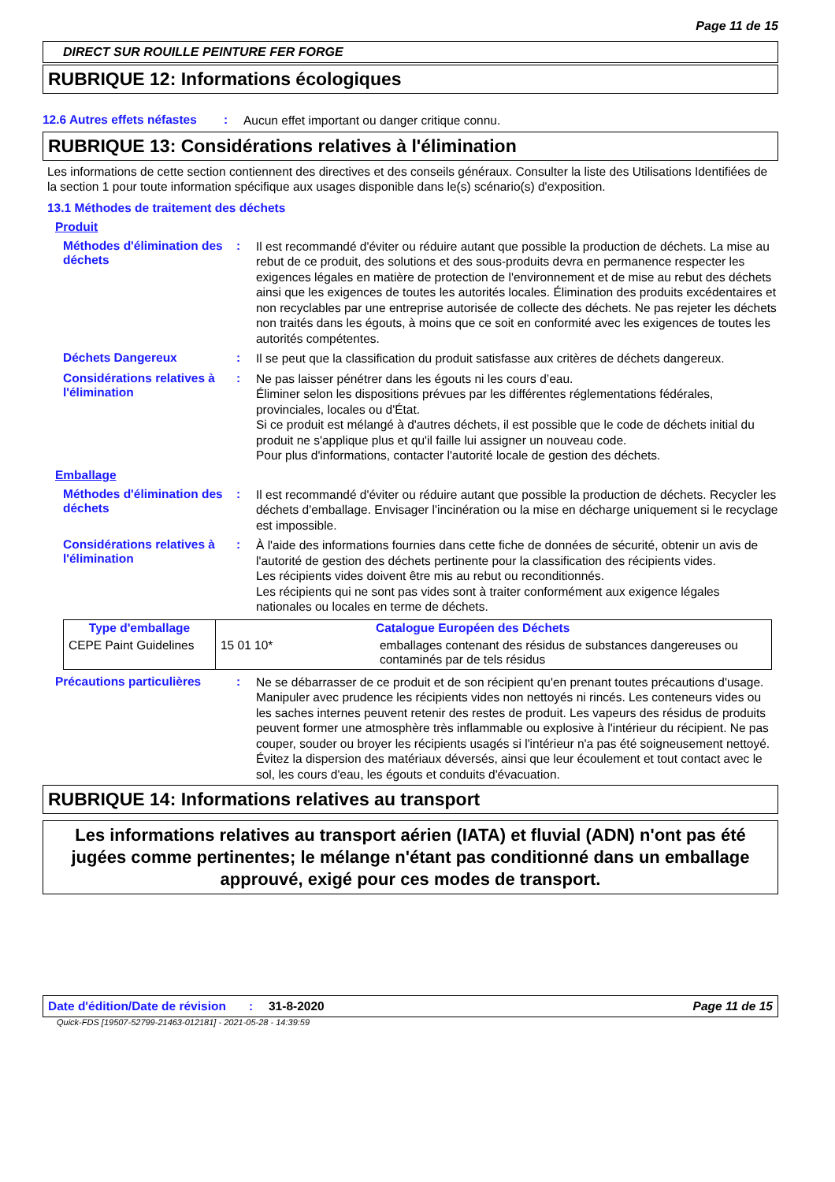Page 11 de 15
DIRECT SUR ROUILLE PEINTURE FER FORGE
RUBRIQUE 12: Informations écologiques
12.6 Autres effets néfastes
:
Aucun effet important ou danger critique connu.
RUBRIQUE 13: Considérations relatives à l'élimination
Les informations de cette section contiennent des directives et des conseils généraux. Consulter la liste des Utilisations Identifiées de la section 1 pour toute information spécifique aux usages disponible dans le(s) scénario(s) d'exposition.
13.1 Méthodes de traitement des déchets
Produit
Méthodes d'élimination des déchets
:
Il est recommandé d'éviter ou réduire autant que possible la production de déchets. La mise au rebut de ce produit, des solutions et des sous-produits devra en permanence respecter les exigences légales en matière de protection de l'environnement et de mise au rebut des déchets ainsi que les exigences de toutes les autorités locales. Élimination des produits excédentaires et non recyclables par une entreprise autorisée de collecte des déchets. Ne pas rejeter les déchets non traités dans les égouts, à moins que ce soit en conformité avec les exigences de toutes les autorités compétentes.
Déchets Dangereux :
Il se peut que la classification du produit satisfasse aux critères de déchets dangereux.
Considérations relatives à l'élimination
:
Ne pas laisser pénétrer dans les égouts ni les cours d’eau.
Éliminer selon les dispositions prévues par les différentes réglementations fédérales, provinciales, locales ou d'État.
Si ce produit est mélangé à d'autres déchets, il est possible que le code de déchets initial du produit ne s'applique plus et qu'il faille lui assigner un nouveau code.
Pour plus d'informations, contacter l'autorité locale de gestion des déchets.
Emballage
Méthodes d'élimination des déchets
:
Il est recommandé d'éviter ou réduire autant que possible la production de déchets. Recycler les déchets d'emballage. Envisager l'incinération ou la mise en décharge uniquement si le recyclage est impossible.
Considérations relatives à l'élimination
:
À l'aide des informations fournies dans cette fiche de données de sécurité, obtenir un avis de l'autorité de gestion des déchets pertinente pour la classification des récipients vides.
Les récipients vides doivent être mis au rebut ou reconditionnés.
Les récipients qui ne sont pas vides sont à traiter conformément aux exigence légales nationales ou locales en terme de déchets.
| Type d'emballage | | Catalogue Européen des Déchets |
| --- | --- | --- |
| CEPE Paint Guidelines | 15 01 10* | emballages contenant des résidus de substances dangereuses ou contaminés par de tels résidus |
Précautions particulières
:
Ne se débarrasser de ce produit et de son récipient qu'en prenant toutes précautions d'usage. Manipuler avec prudence les récipients vides non nettoyés ni rincés. Les conteneurs vides ou les saches internes peuvent retenir des restes de produit. Les vapeurs des résidus de produits peuvent former une atmosphère très inflammable ou explosive à l'intérieur du récipient. Ne pas couper, souder ou broyer les récipients usagés si l'intérieur n'a pas été soigneusement nettoyé. Évitez la dispersion des matériaux déversés, ainsi que leur écoulement et tout contact avec le sol, les cours d'eau, les égouts et conduits d'évacuation.
RUBRIQUE 14: Informations relatives au transport
Les informations relatives au transport aérien (IATA) et fluvial (ADN) n'ont pas été jugées comme pertinentes; le mélange n'étant pas conditionné dans un emballage approuvé, exigé pour ces modes de transport.
Date d'édition/Date de révision
: 31-8-2020 Page 11 de 15
Quick-FDS [19507-52799-21463-012181] - 2021-05-28 - 14:39:59